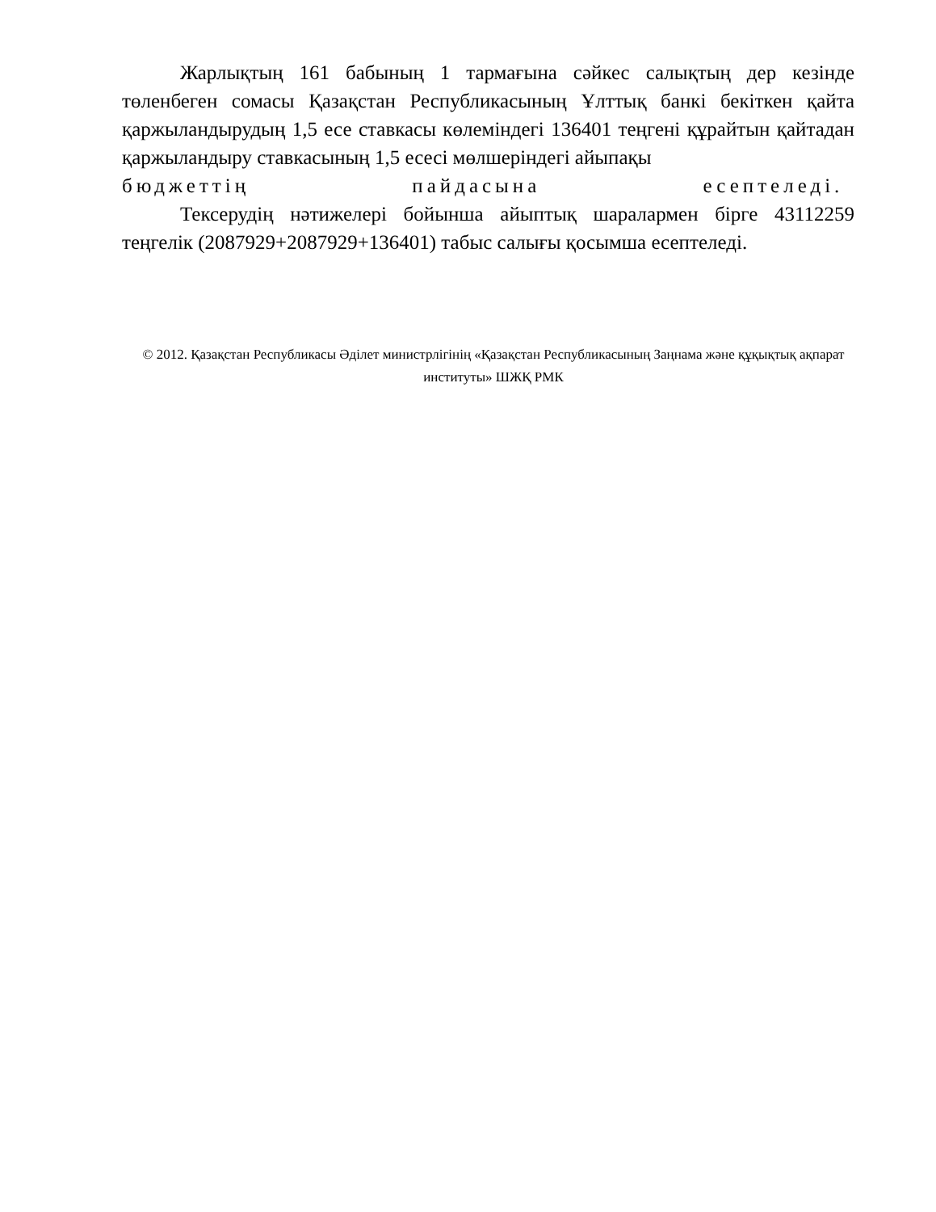Жарлықтың 161 бабының 1 тармағына сәйкес салықтың дер кезінде төленбеген сомасы Қазақстан Республикасының Ұлттық банкі бекіткен қайта қаржыландырудың 1,5 есе ставкасы көлеміндегі 136401 теңгені құрайтын қайтадан қаржыландыру ставкасының 1,5 есесі мөлшеріндегі айыпақы
бюджеттің пайдасына есептеледі.
Тексерудің нәтижелері бойынша айыптық шаралармен бірге 43112259 теңгелік (2087929+2087929+136401) табыс салығы қосымша есептеледі.
© 2012. Қазақстан Республикасы Әділет министрлігінің «Қазақстан Республикасының Заңнама және құқықтық ақпарат институты» ШЖҚ РМК